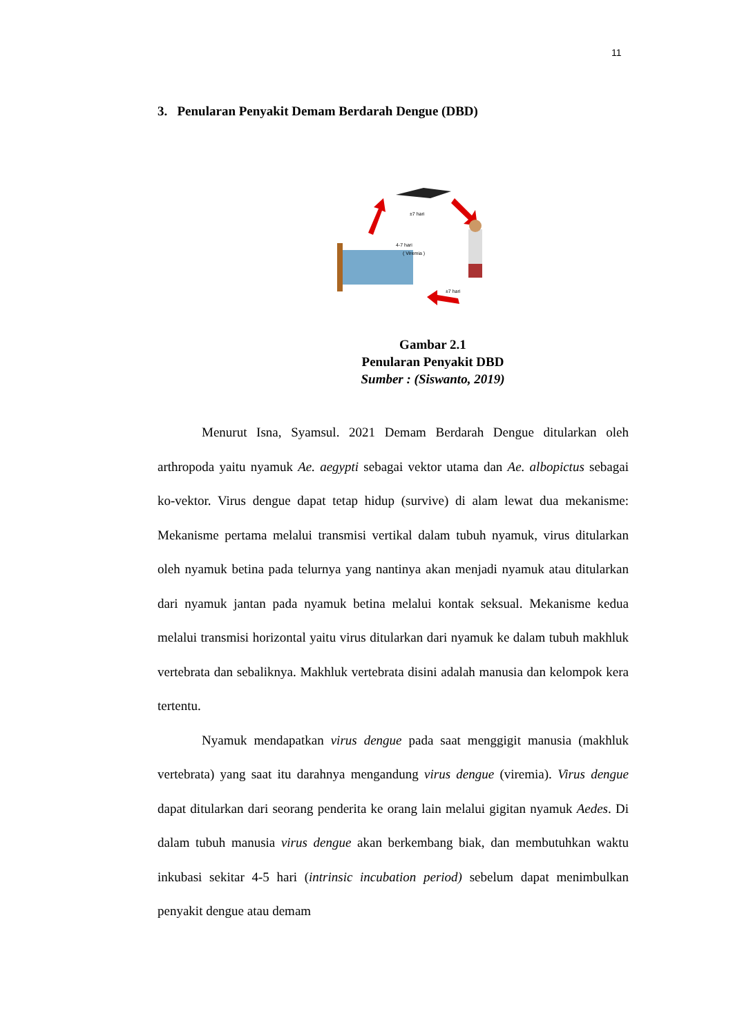11
3. Penularan Penyakit Demam Berdarah Dengue (DBD)
±7 hari
4-7 hari
( Viremia )
±7 hari
Gambar 2.1
Penularan Penyakit DBD
Sumber : (Siswanto, 2019)
Menurut Isna, Syamsul. 2021 Demam Berdarah Dengue ditularkan oleh arthropoda yaitu nyamuk Ae. aegypti sebagai vektor utama dan Ae. albopictus sebagai ko-vektor. Virus dengue dapat tetap hidup (survive) di alam lewat dua mekanisme: Mekanisme pertama melalui transmisi vertikal dalam tubuh nyamuk, virus ditularkan oleh nyamuk betina pada telurnya yang nantinya akan menjadi nyamuk atau ditularkan dari nyamuk jantan pada nyamuk betina melalui kontak seksual. Mekanisme kedua melalui transmisi horizontal yaitu virus ditularkan dari nyamuk ke dalam tubuh makhluk vertebrata dan sebaliknya. Makhluk vertebrata disini adalah manusia dan kelompok kera tertentu.
Nyamuk mendapatkan virus dengue pada saat menggigit manusia (makhluk vertebrata) yang saat itu darahnya mengandung virus dengue (viremia). Virus dengue dapat ditularkan dari seorang penderita ke orang lain melalui gigitan nyamuk Aedes. Di dalam tubuh manusia virus dengue akan berkembang biak, dan membutuhkan waktu inkubasi sekitar 4-5 hari (intrinsic incubation period) sebelum dapat menimbulkan penyakit dengue atau demam